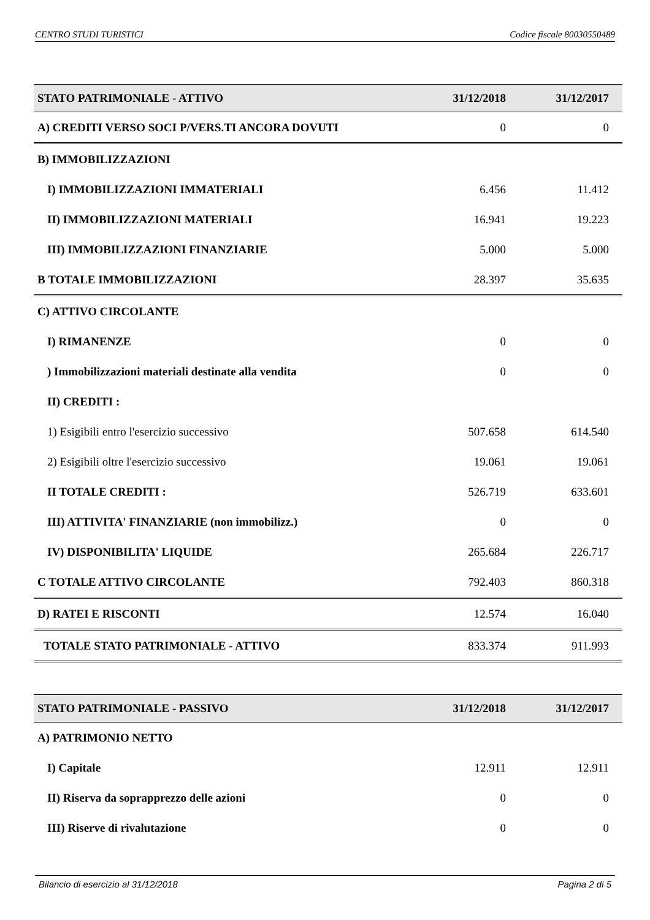CENTRO STUDI TURISTICI Codice fiscale 80030550489
| STATO PATRIMONIALE - ATTIVO | 31/12/2018 | 31/12/2017 |
| --- | --- | --- |
| A) CREDITI VERSO SOCI P/VERS.TI ANCORA DOVUTI | 0 | 0 |
| B) IMMOBILIZZAZIONI | | |
| I) IMMOBILIZZAZIONI IMMATERIALI | 6.456 | 11.412 |
| II) IMMOBILIZZAZIONI MATERIALI | 16.941 | 19.223 |
| III) IMMOBILIZZAZIONI FINANZIARIE | 5.000 | 5.000 |
| B TOTALE IMMOBILIZZAZIONI | 28.397 | 35.635 |
| C) ATTIVO CIRCOLANTE | | |
| I) RIMANENZE | 0 | 0 |
| ) Immobilizzazioni materiali destinate alla vendita | 0 | 0 |
| II) CREDITI : | | |
| 1) Esigibili entro l'esercizio successivo | 507.658 | 614.540 |
| 2) Esigibili oltre l'esercizio successivo | 19.061 | 19.061 |
| II TOTALE CREDITI : | 526.719 | 633.601 |
| III) ATTIVITA' FINANZIARIE (non immobilizz.) | 0 | 0 |
| IV) DISPONIBILITA' LIQUIDE | 265.684 | 226.717 |
| C TOTALE ATTIVO CIRCOLANTE | 792.403 | 860.318 |
| D) RATEI E RISCONTI | 12.574 | 16.040 |
| TOTALE STATO PATRIMONIALE - ATTIVO | 833.374 | 911.993 |
| STATO PATRIMONIALE - PASSIVO | 31/12/2018 | 31/12/2017 |
| --- | --- | --- |
| A) PATRIMONIO NETTO | | |
| I) Capitale | 12.911 | 12.911 |
| II) Riserva da soprapprezzo delle azioni | 0 | 0 |
| III) Riserve di rivalutazione | 0 | 0 |
Bilancio di esercizio al 31/12/2018 Pagina 2 di 5